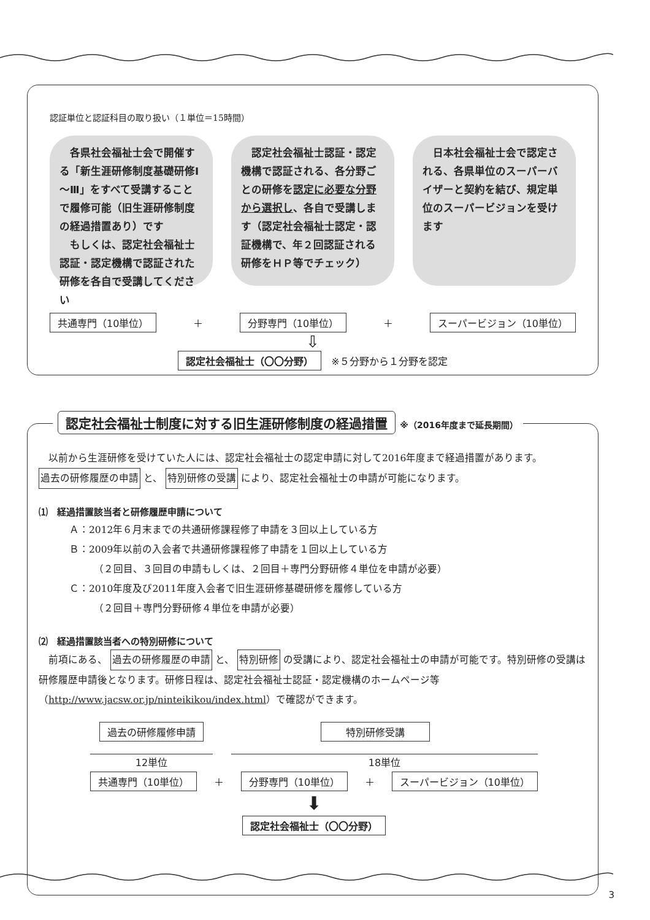認証単位と認証科目の取り扱い（１単位＝15時間）
　各県社会福祉士会で開催する「新生涯研修制度基礎研修Ⅰ～Ⅲ」をすべて受講することで履修可能（旧生涯研修制度の経過措置あり）です
　もしくは、認定社会福祉士認証・認定機構で認証された研修を各自で受講してください
　認定社会福祉士認証・認定機構で認証される、各分野ごとの研修を認定に必要な分野から選択し、各自で受講します（認定社会福祉士認定・認証機構で、年２回認証される研修をＨＰ等でチェック）
　日本社会福祉士会で認定される、各県単位のスーパーバイザーと契約を結び、規定単位のスーパービジョンを受けます
共通専門（10単位） ＋ 分野専門（10単位） ＋ スーパービジョン（10単位）
⇩
認定社会福祉士（〇〇分野）　※５分野から１分野を認定
　以前から生涯研修を受けていた人には、認定社会福祉士の認定申請に対して2016年度まで経過措置があります。過去の研修履歴の申請 と、 特別研修の受講 により、認定社会福祉士の申請が可能になります。
⑴　経過措置該当者と研修履歴申請について
Ａ：2012年６月末までの共通研修課程修了申請を３回以上している方
Ｂ：2009年以前の入会者で共通研修課程修了申請を１回以上している方
（２回目、３回目の申請もしくは、２回目＋専門分野研修４単位を申請が必要）
Ｃ：2010年度及び2011年度入会者で旧生涯研修基礎研修を履修している方
（２回目＋専門分野研修４単位を申請が必要）
⑵　経過措置該当者への特別研修について
　前項にある、 過去の研修履歴の申請 と、 特別研修 の受講により、認定社会福祉士の申請が可能です。特別研修の受講は研修履歴申請後となります。研修日程は、認定社会福祉士認証・認定機構のホームページ等（http://www.jacsw.or.jp/ninteikikou/index.html）で確認ができます。
過去の研修履修申請 特別研修受講
12単位 18単位
共通専門（10単位） ＋ 分野専門（10単位） ＋ スーパービジョン（10単位）
⬇
認定社会福祉士（〇〇分野）
認定社会福祉士制度に対する旧生涯研修制度の経過措置 ※（2016年度まで延長期間）
3